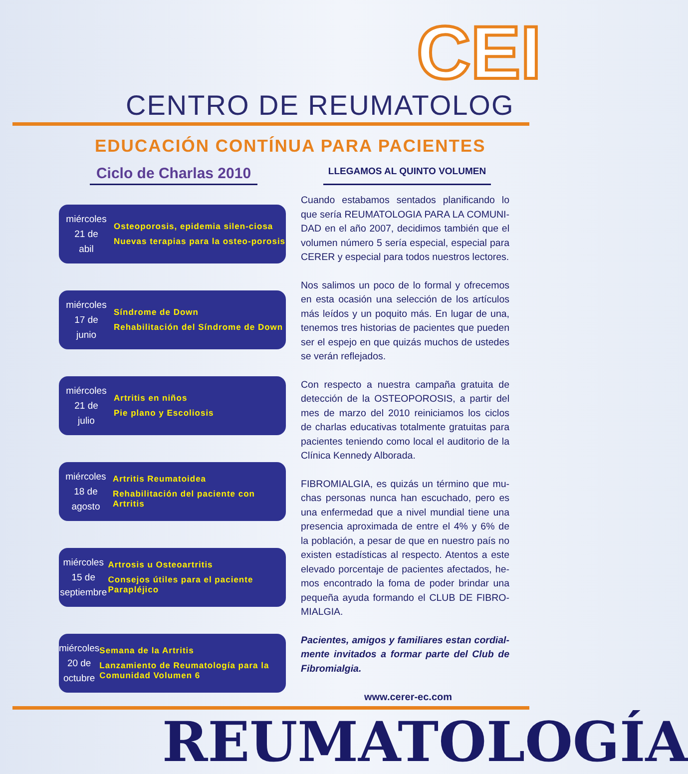CEI
CENTRO DE REUMATOLOG
EDUCACIÓN CONTÍNUA PARA PACIENTES
Ciclo de Charlas 2010
LLEGAMOS AL QUINTO VOLUMEN
miércoles
21 de
abil
Osteoporosis, epidemia silen-ciosa
Nuevas terapias para la osteo-porosis
miércoles
17 de
junio
Síndrome de Down
Rehabilitación del Síndrome de Down
miércoles
21 de
julio
Artritis en niños
Pie plano y Escoliosis
miércoles
18 de
agosto
Artritis Reumatoidea
Rehabilitación del paciente con Artritis
miércoles
15 de
septiembre
Artrosis u Osteoartritis
Consejos útiles para el paciente Parapléjico
miércoles
20 de
octubre
Semana de la Artritis
Lanzamiento de Reumatología para la Comunidad Volumen 6
Cuando estabamos sentados planificando lo que sería REUMATOLOGIA PARA LA COMUNI-DAD en el año 2007, decidimos también que el volumen número 5 sería especial, especial para CERER y especial para todos nuestros lectores.
Nos salimos un poco de lo formal y ofrecemos en esta ocasión una selección de los artículos más leídos y un poquito más. En lugar de una, tenemos tres historias de pacientes que pueden ser el espejo en que quizás muchos de ustedes se verán reflejados.
Con respecto a nuestra campaña gratuita de detección de la OSTEOPOROSIS, a partir del mes de marzo del 2010 reiniciamos los ciclos de charlas educativas totalmente gratuitas para pacientes teniendo como local el auditorio de la Clínica Kennedy Alborada.
FIBROMIALGIA, es quizás un término que mu-chas personas nunca han escuchado, pero es una enfermedad que a nivel mundial tiene una presencia aproximada de entre el 4% y 6% de la población, a pesar de que en nuestro país no existen estadísticas al respecto. Atentos a este elevado porcentaje de pacientes afectados, he-mos encontrado la foma de poder brindar una pequeña ayuda formando el CLUB DE FIBRO-MIALGIA.
Pacientes, amigos y familiares estan cordial-mente invitados a formar parte del Club de Fibromialgia.
www.cerer-ec.com
REUMATOLOGÍA